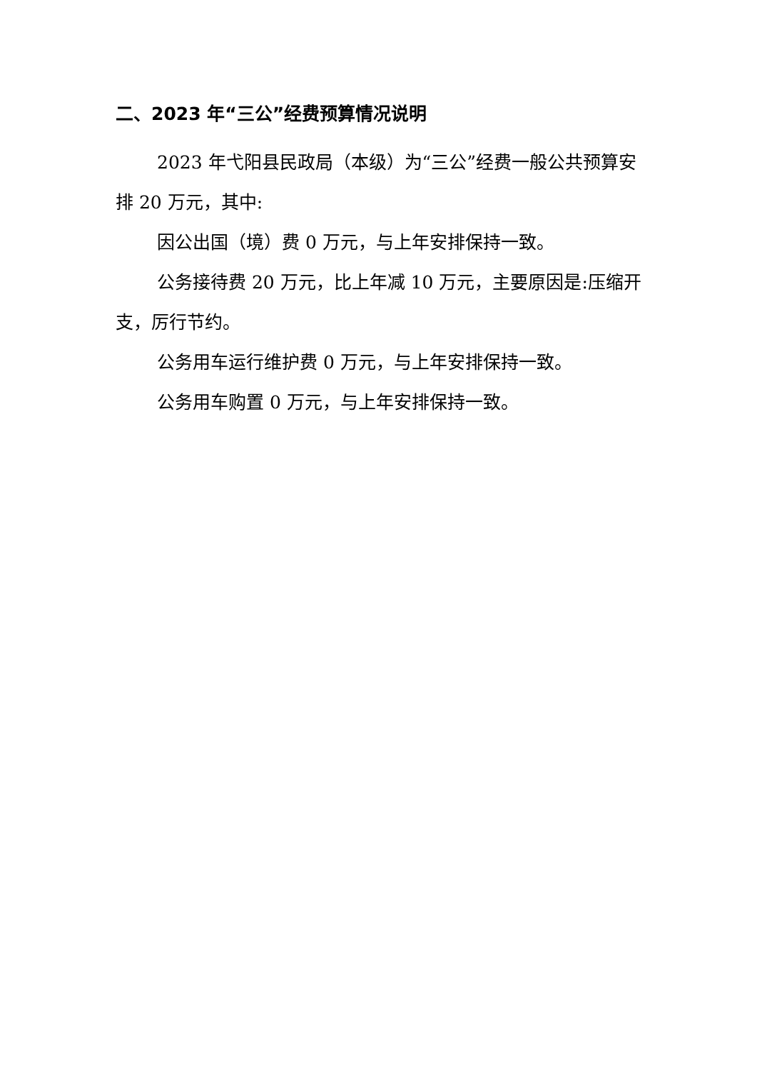二、2023 年“三公”经费预算情况说明
2023 年弋阳县民政局（本级）为“三公”经费一般公共预算安排 20 万元，其中:
因公出国（境）费 0 万元，与上年安排保持一致。
公务接待费 20 万元，比上年减 10 万元，主要原因是:压缩开支，厉行节约。
公务用车运行维护费 0 万元，与上年安排保持一致。
公务用车购置 0 万元，与上年安排保持一致。